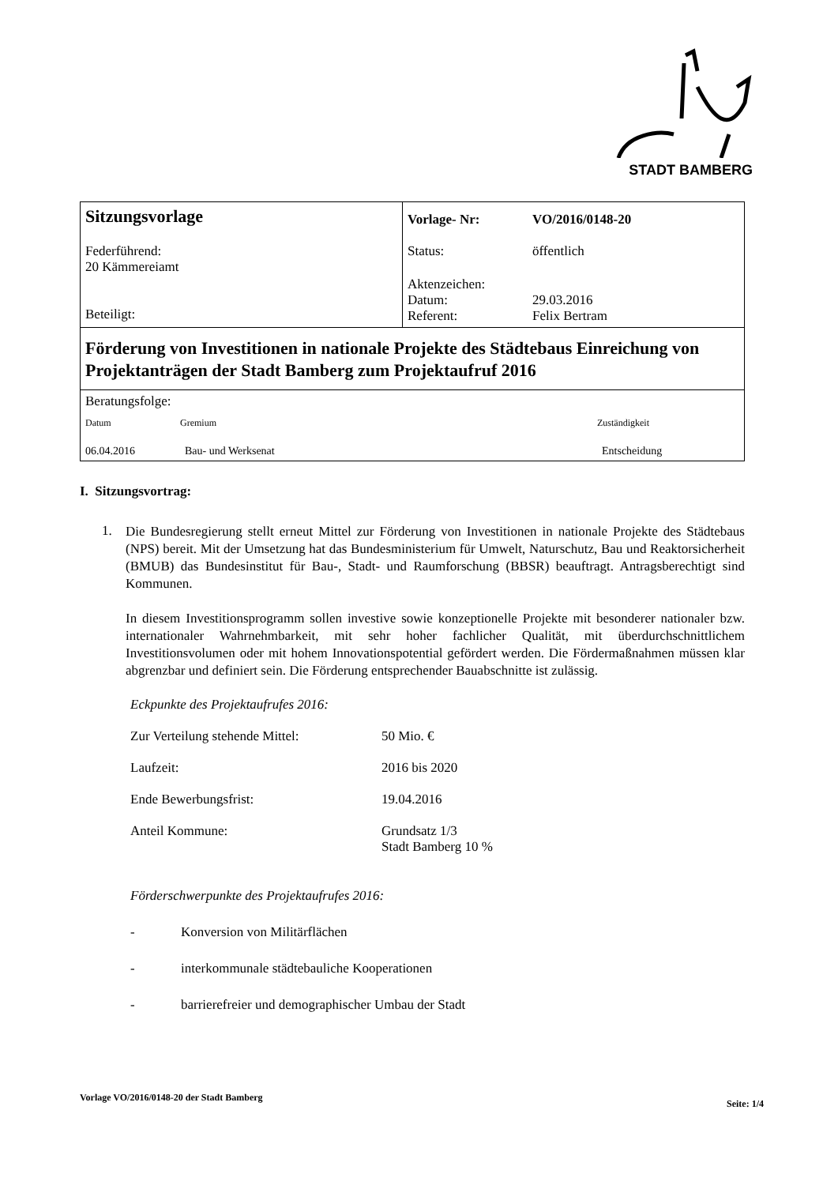STADT BAMBERG
| Sitzungsvorlage Federführend: 20 Kämmereiamt Beteiligt: | / Vorlage- Nr: / VO/2016/0148-20 / / Status: / öffentlich / / Aktenzeichen: Datum: Referent: / 29.03.2016 Felix Bertram / |
| Förderung von Investitionen in nationale Projekte des Städtebaus Einreichung von Projektanträgen der Stadt Bamberg zum Projektaufruf 2016 | |
| Beratungsfolge: / Datum / Gremium / Zuständigkeit / / 06.04.2016 / Bau- und Werksenat / Entscheidung / | |
I. Sitzungsvortrag:
1.
Die Bundesregierung stellt erneut Mittel zur Förderung von Investitionen in nationale Projekte des Städtebaus (NPS) bereit. Mit der Umsetzung hat das Bundesministerium für Umwelt, Naturschutz, Bau und Reaktorsicherheit (BMUB) das Bundesinstitut für Bau-, Stadt- und Raumforschung (BBSR) beauftragt. Antragsberechtigt sind Kommunen.
In diesem Investitionsprogramm sollen investive sowie konzeptionelle Projekte mit besonderer nationaler bzw. internationaler Wahrnehmbarkeit, mit sehr hoher fachlicher Qualität, mit überdurchschnittlichem Investitionsvolumen oder mit hohem Innovationspotential gefördert werden. Die Fördermaßnahmen müssen klar abgrenzbar und definiert sein. Die Förderung entsprechender Bauabschnitte ist zulässig.
Eckpunkte des Projektaufrufes 2016:
Zur Verteilung stehende Mittel:
50 Mio. €
Laufzeit:
2016 bis 2020
Ende Bewerbungsfrist:
19.04.2016
Anteil Kommune:
Grundsatz 1/3
Stadt Bamberg 10 %
Förderschwerpunkte des Projektaufrufes 2016:
- Konversion von Militärflächen
- interkommunale städtebauliche Kooperationen
- barrierefreier und demographischer Umbau der Stadt
Vorlage VO/2016/0148-20 der Stadt Bamberg Seite: 1/4